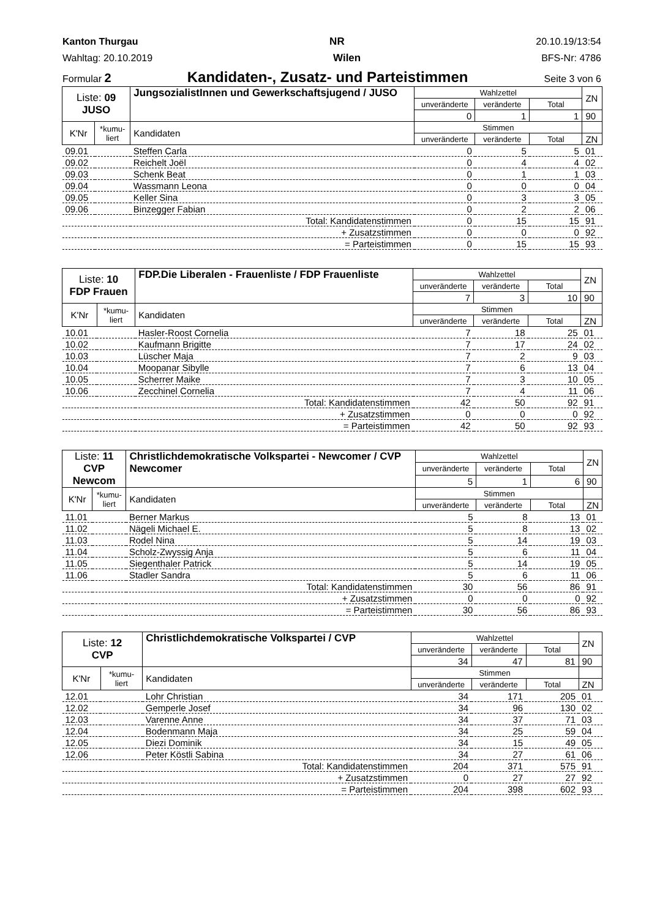Kanton Thurgau NR 20.10.19/13:54
Wahltag: 20.10.2019 Wilen BFS-Nr: 4786
Formular 2 Kandidaten-, Zusatz- und Parteistimmen Seite 3 von 6
| Liste: 09 JUSO | | JungsozialistInnen und Gewerkschaftsjugend / JUSO | Wahlzettel | | | ZN |
| | | | unveränderte | veränderte | Total | |
| | | | 0 | 1 | 1 | 90 |
| K'Nr | *kumu- liert | Kandidaten | Stimmen | | | |
| | | | unveränderte | veränderte | Total | ZN |
| 09.01 | | Steffen Carla | 0 | 5 | 5 | 01 |
| 09.02 | | Reichelt Joël | 0 | 4 | 4 | 02 |
| 09.03 | | Schenk Beat | 0 | 1 | 1 | 03 |
| 09.04 | | Wassmann Leona | 0 | 0 | 0 | 04 |
| 09.05 | | Keller Sina | 0 | 3 | 3 | 05 |
| 09.06 | | Binzegger Fabian | 0 | 2 | 2 | 06 |
| Total: Kandidatenstimmen | | | 0 | 15 | 15 | 91 |
| + Zusatzstimmen | | | 0 | 0 | 0 | 92 |
| = Parteistimmen | | | 0 | 15 | 15 | 93 |
| Liste: 10 FDP Frauen | | FDP.Die Liberalen - Frauenliste / FDP Frauenliste | Wahlzettel | | | ZN |
| | | | unveränderte | veränderte | Total | |
| | | | 7 | 3 | 10 | 90 |
| K'Nr | *kumu- liert | Kandidaten | Stimmen | | | |
| | | | unveränderte | veränderte | Total | ZN |
| 10.01 | | Hasler-Roost Cornelia | 7 | 18 | 25 | 01 |
| 10.02 | | Kaufmann Brigitte | 7 | 17 | 24 | 02 |
| 10.03 | | Lüscher Maja | 7 | 2 | 9 | 03 |
| 10.04 | | Moopanar Sibylle | 7 | 6 | 13 | 04 |
| 10.05 | | Scherrer Maike | 7 | 3 | 10 | 05 |
| 10.06 | | Zecchinel Cornelia | 7 | 4 | 11 | 06 |
| Total: Kandidatenstimmen | | | 42 | 50 | 92 | 91 |
| + Zusatzstimmen | | | 0 | 0 | 0 | 92 |
| = Parteistimmen | | | 42 | 50 | 92 | 93 |
| Liste: 11 CVP Newcom | | Christlichdemokratische Volkspartei - Newcomer / CVP Newcomer | Wahlzettel | | | ZN |
| | | | unveränderte | veränderte | Total | |
| | | | 5 | 1 | 6 | 90 |
| K'Nr | *kumu- liert | Kandidaten | Stimmen | | | |
| | | | unveränderte | veränderte | Total | ZN |
| 11.01 | | Berner Markus | 5 | 8 | 13 | 01 |
| 11.02 | | Nägeli Michael E. | 5 | 8 | 13 | 02 |
| 11.03 | | Rodel Nina | 5 | 14 | 19 | 03 |
| 11.04 | | Scholz-Zwyssig Anja | 5 | 6 | 11 | 04 |
| 11.05 | | Siegenthaler Patrick | 5 | 14 | 19 | 05 |
| 11.06 | | Stadler Sandra | 5 | 6 | 11 | 06 |
| Total: Kandidatenstimmen | | | 30 | 56 | 86 | 91 |
| + Zusatzstimmen | | | 0 | 0 | 0 | 92 |
| = Parteistimmen | | | 30 | 56 | 86 | 93 |
| Liste: 12 CVP | | Christlichdemokratische Volkspartei / CVP | Wahlzettel | | | ZN |
| | | | unveränderte | veränderte | Total | |
| | | | 34 | 47 | 81 | 90 |
| K'Nr | *kumu- liert | Kandidaten | Stimmen | | | |
| | | | unveränderte | veränderte | Total | ZN |
| 12.01 | | Lohr Christian | 34 | 171 | 205 | 01 |
| 12.02 | | Gemperle Josef | 34 | 96 | 130 | 02 |
| 12.03 | | Varenne Anne | 34 | 37 | 71 | 03 |
| 12.04 | | Bodenmann Maja | 34 | 25 | 59 | 04 |
| 12.05 | | Diezi Dominik | 34 | 15 | 49 | 05 |
| 12.06 | | Peter Köstli Sabina | 34 | 27 | 61 | 06 |
| Total: Kandidatenstimmen | | | 204 | 371 | 575 | 91 |
| + Zusatzstimmen | | | 0 | 27 | 27 | 92 |
| = Parteistimmen | | | 204 | 398 | 602 | 93 |